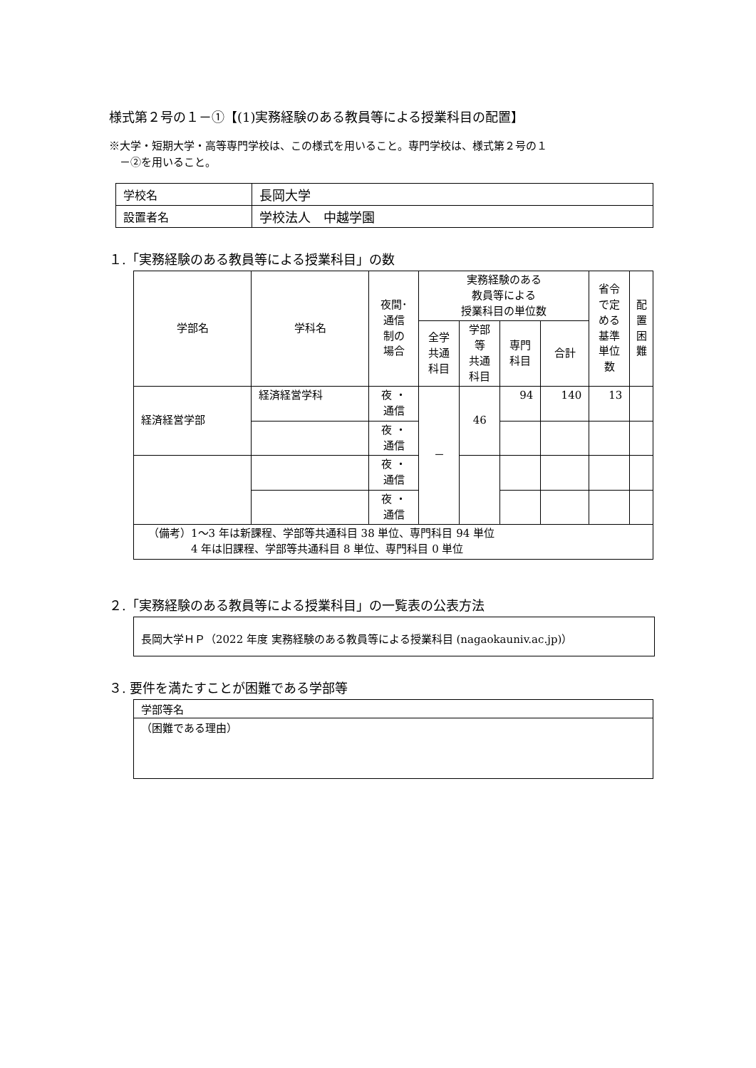様式第２号の１－①【(1)実務経験のある教員等による授業科目の配置】
※大学・短期大学・高等専門学校は、この様式を用いること。専門学校は、様式第２号の１
　－②を用いること。
| 学校名 | 長岡大学 |
| 設置者名 | 学校法人 中越学園 |
１.「実務経験のある教員等による授業科目」の数
| 学部名 | 学科名 | 夜間･ 通信 制の 場合 | 実務経験のある 教員等による 授業科目の単位数 | | | | 省令 で定 める 基準 単位 数 | 配 置 困 難 |
| --- | --- | --- | --- | --- | --- | --- | --- | --- |
| | | | 全学 共通 科目 | 学部 等 共通 科目 | 専門 科目 | 合計 | | |
| 経済経営学部 | 経済経営学科 | 夜 ・ 通信 | － | 46 | 94 | 140 | 13 | |
| | | 夜 ・ 通信 | | | | | | |
| | | 夜 ・ 通信 | | | | | | |
| | | 夜 ・ 通信 | | | | | | |
| （備考）1～3 年は新課程、学部等共通科目 38 単位、専門科目 94 単位 4 年は旧課程、学部等共通科目 8 単位、専門科目 0 単位 | | | | | | | | |
２.「実務経験のある教員等による授業科目」の一覧表の公表方法
長岡大学ＨＰ（2022 年度 実務経験のある教員等による授業科目 (nagaokauniv.ac.jp)）
３. 要件を満たすことが困難である学部等
| 学部等名 |
| （困難である理由） |